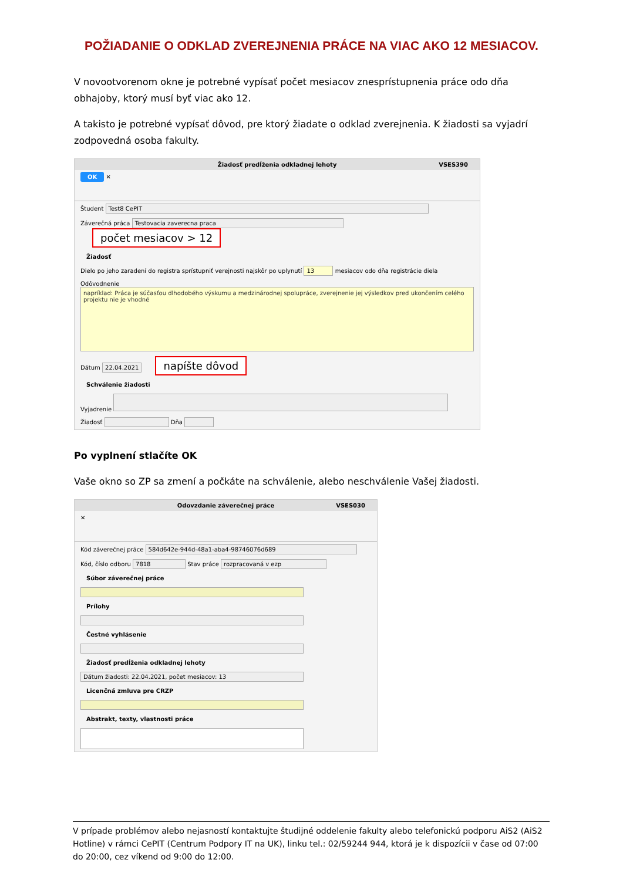POŽIADANIE O ODKLAD ZVEREJNENIA PRÁCE NA VIAC AKO 12 MESIACOV.
V novootvorenom okne je potrebné vypísať počet mesiacov znesprístupnenia práce odo dňa obhajoby, ktorý musí byť viac ako 12.
A takisto je potrebné vypísať dôvod, pre ktorý žiadate o odklad zverejnenia. K žiadosti sa vyjadrí zodpovedná osoba fakulty.
Žiadosť predĺženia odkladnej lehoty VSES390
OK ✕
Študent Test8 CePIT
Záverečná práca Testovacia zaverecna praca počet mesiacov > 12
Žiadosť
Dielo po jeho zaradení do registra sprístupniť verejnosti najskôr po uplynutí 13 mesiacov odo dňa registrácie diela
Odôvodnenie
napríklad: Práca je súčasťou dlhodobého výskumu a medzinárodnej spolupráce, zverejnenie jej výsledkov pred ukončením celého projektu nie je vhodné
Dátum 22.04.2021 napíšte dôvod
Schválenie žiadosti
Vyjadrenie
Žiadosť Dňa
Po vyplnení stlačíte OK
Vaše okno so ZP sa zmení a počkáte na schválenie, alebo neschválenie Vašej žiadosti.
Odovzdanie záverečnej práce VSES030
✕
Kód záverečnej práce 584d642e-944d-48a1-aba4-98746076d689
Kód, číslo odboru 7818 Stav práce rozpracovaná v ezp
Súbor záverečnej práce
Prílohy
Čestné vyhlásenie
Žiadosť predĺženia odkladnej lehoty
Dátum žiadosti: 22.04.2021, počet mesiacov: 13
Licenčná zmluva pre CRZP
Abstrakt, texty, vlastnosti práce
V prípade problémov alebo nejasností kontaktujte študijné oddelenie fakulty alebo telefonickú podporu AiS2 (AiS2 Hotline) v rámci CePIT (Centrum Podpory IT na UK), linku tel.: 02/59244 944, ktorá je k dispozícii v čase od 07:00 do 20:00, cez víkend od 9:00 do 12:00.